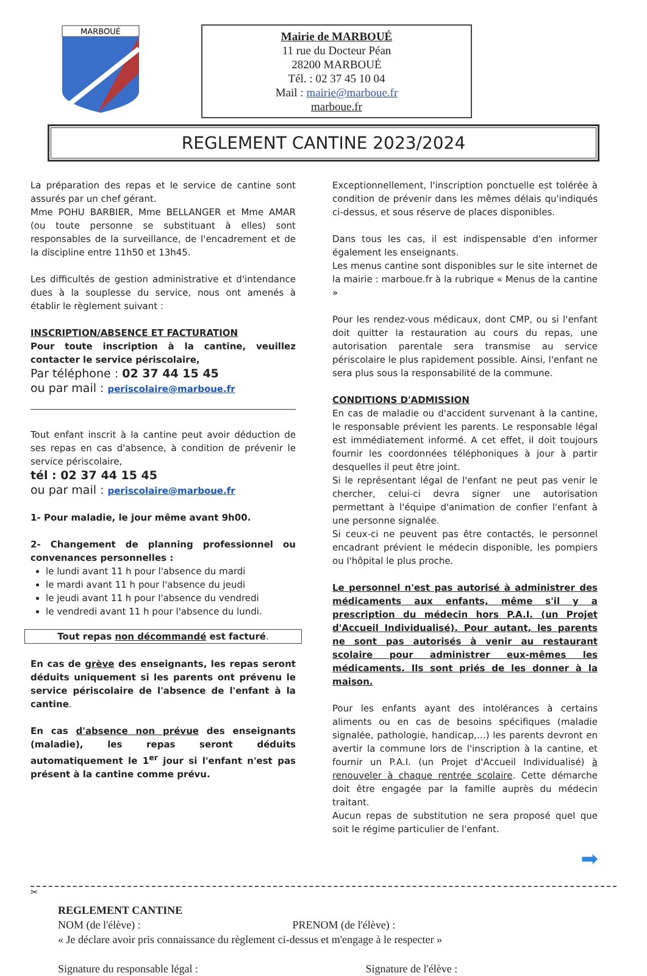MARBOUÉ
Mairie de MARBOUÉ
11 rue du Docteur Péan
28200 MARBOUÉ
Tél. : 02 37 45 10 04
Mail : mairie@marboue.fr
marboue.fr
REGLEMENT CANTINE 2023/2024
La préparation des repas et le service de cantine sont assurés par un chef gérant.
Mme POHU BARBIER, Mme BELLANGER et Mme AMAR (ou toute personne se substituant à elles) sont responsables de la surveillance, de l'encadrement et de la discipline entre 11h50 et 13h45.
Les difficultés de gestion administrative et d'intendance dues à la souplesse du service, nous ont amenés à établir le règlement suivant :
INSCRIPTION/ABSENCE ET FACTURATION
Pour toute inscription à la cantine, veuillez contacter le service périscolaire,
Par téléphone : 02 37 44 15 45
ou par mail : periscolaire@marboue.fr
Tout enfant inscrit à la cantine peut avoir déduction de ses repas en cas d'absence, à condition de prévenir le service périscolaire,
tél : 02 37 44 15 45
ou par mail : periscolaire@marboue.fr
1- Pour maladie, le jour même avant 9h00.
2- Changement de planning professionnel ou convenances personnelles :
le lundi avant 11 h pour l'absence du mardi
le mardi avant 11 h pour l'absence du jeudi
le jeudi avant 11 h pour l'absence du vendredi
le vendredi avant 11 h pour l'absence du lundi.
Tout repas non décommandé est facturé.
En cas de grève des enseignants, les repas seront déduits uniquement si les parents ont prévenu le service périscolaire de l'absence de l'enfant à la cantine.
En cas d'absence non prévue des enseignants (maladie), les repas seront déduits automatiquement le 1<sup>er</sup> jour si l'enfant n'est pas présent à la cantine comme prévu.
Exceptionnellement, l'inscription ponctuelle est tolérée à condition de prévenir dans les mêmes délais qu'indiqués ci-dessus, et sous réserve de places disponibles.
Dans tous les cas, il est indispensable d'en informer également les enseignants.
Les menus cantine sont disponibles sur le site internet de la mairie : marboue.fr à la rubrique « Menus de la cantine »
Pour les rendez-vous médicaux, dont CMP, ou si l'enfant doit quitter la restauration au cours du repas, une autorisation parentale sera transmise au service périscolaire le plus rapidement possible. Ainsi, l'enfant ne sera plus sous la responsabilité de la commune.
CONDITIONS D'ADMISSION
En cas de maladie ou d'accident survenant à la cantine, le responsable prévient les parents. Le responsable légal est immédiatement informé. A cet effet, il doit toujours fournir les coordonnées téléphoniques à jour à partir desquelles il peut être joint.
Si le représentant légal de l'enfant ne peut pas venir le chercher, celui-ci devra signer une autorisation permettant à l'équipe d'animation de confier l'enfant à une personne signalée.
Si ceux-ci ne peuvent pas être contactés, le personnel encadrant prévient le médecin disponible, les pompiers ou l'hôpital le plus proche.
Le personnel n'est pas autorisé à administrer des médicaments aux enfants, même s'il y a prescription du médecin hors P.A.I. (un Projet d'Accueil Individualisé). Pour autant, les parents ne sont pas autorisés à venir au restaurant scolaire pour administrer eux-mêmes les médicaments. Ils sont priés de les donner à la maison.
Pour les enfants ayant des intolérances à certains aliments ou en cas de besoins spécifiques (maladie signalée, pathologie, handicap,…) les parents devront en avertir la commune lors de l'inscription à la cantine, et fournir un P.A.I. (un Projet d'Accueil Individualisé) à renouveler à chaque rentrée scolaire. Cette démarche doit être engagée par la famille auprès du médecin traitant.
Aucun repas de substitution ne sera proposé quel que soit le régime particulier de l'enfant.
➡
✂
REGLEMENT CANTINE
NOM (de l'élève) : PRENOM (de l'élève) :
« Je déclare avoir pris connaissance du règlement ci-dessus et m'engage à le respecter »
Signature du responsable légal : Signature de l'élève :